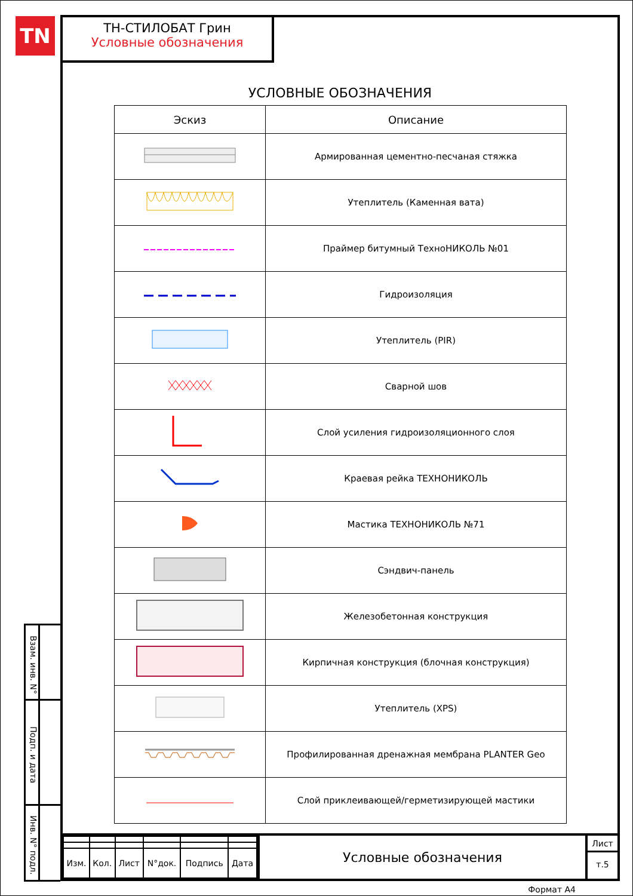TN
Взам. инв. N°
Подп. и дата
Инв. N° подл.
ТН-СТИЛОБАТ Грин
Условные обозначения
УСЛОВНЫЕ ОБОЗНАЧЕНИЯ
| Эскиз | Описание |
| --- | --- |
| | Армированная цементно-песчаная стяжка |
| | Утеплитель (Каменная вата) |
| | Праймер битумный ТехноНИКОЛЬ №01 |
| | Гидроизоляция |
| | Утеплитель (PIR) |
| | Сварной шов |
| | Слой усиления гидроизоляционного слоя |
| | Краевая рейка ТЕХНОНИКОЛЬ |
| | Мастика ТЕХНОНИКОЛЬ №71 |
| | Сэндвич-панель |
| | Железобетонная конструкция |
| | Кирпичная конструкция (блочная конструкция) |
| | Утеплитель (XPS) |
| | Профилированная дренажная мембрана PLANTER Geo |
| | Слой приклеивающей/герметизирующей мастики |
| Изм. | Кол. | Лист | N°док. | Подпись | Дата |
Условные обозначения
Лист
т.5
Формат А4